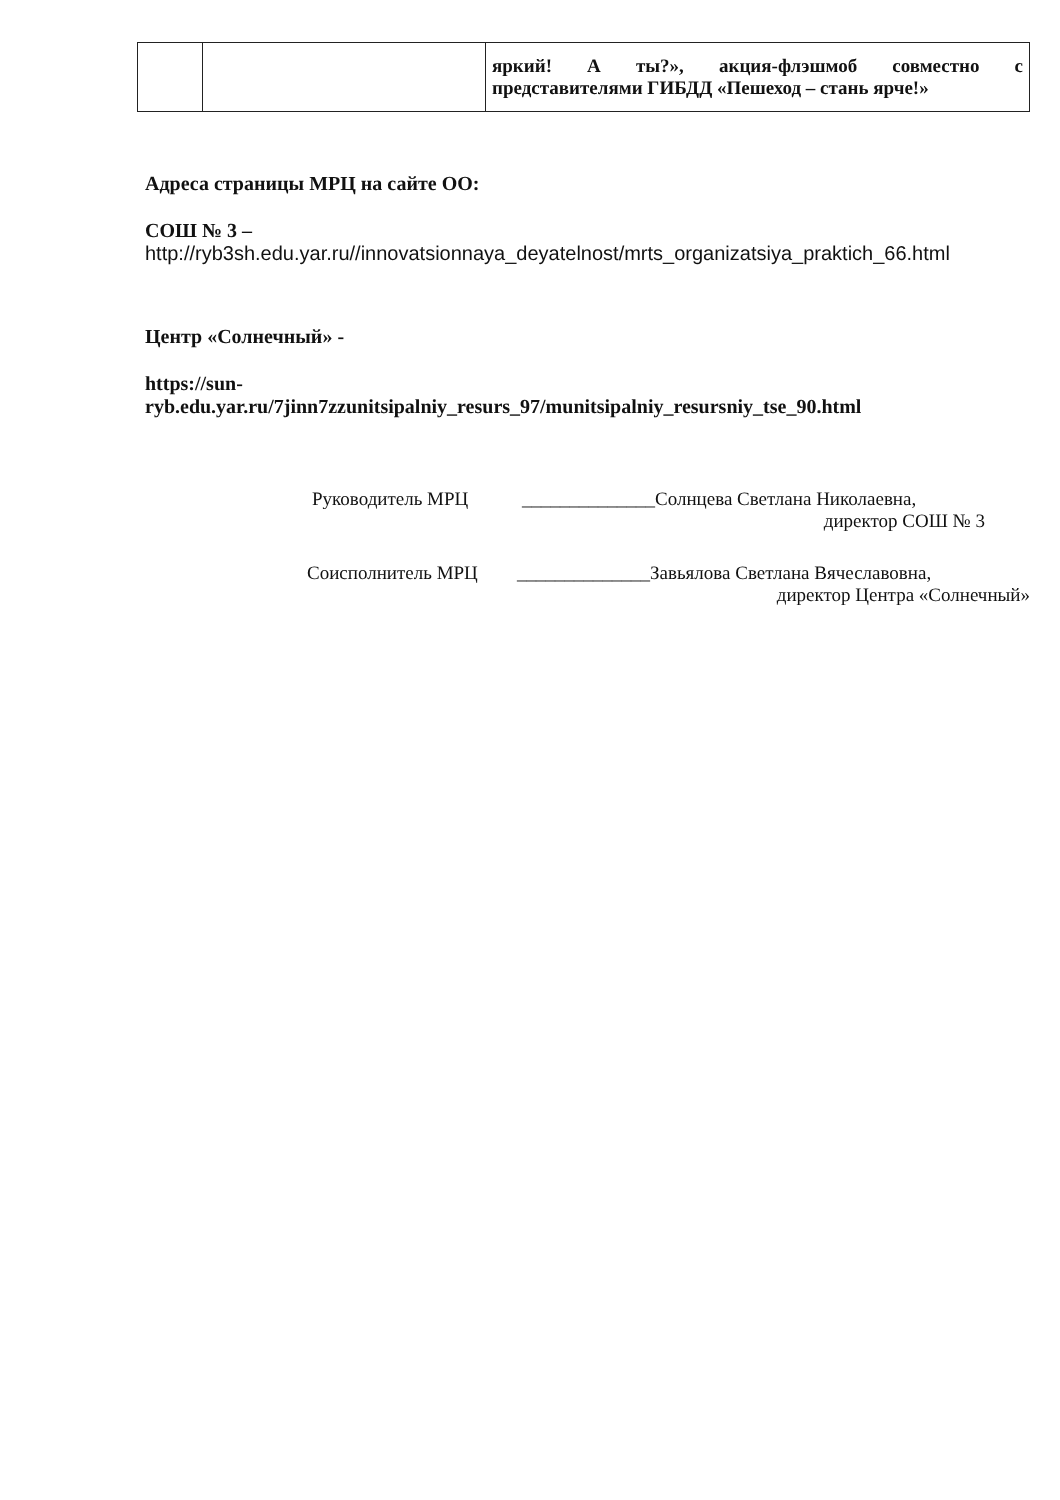| | | яркий! А ты?», акция-флэшмоб совместно с представителями ГИБДД «Пешеход – стань ярче!» |
Адреса страницы МРЦ на сайте ОО:
СОШ № 3 –
http://ryb3sh.edu.yar.ru//innovatsionnaya_deyatelnost/mrts_organizatsiya_praktich_66.html
Центр «Солнечный» -
https://sun-
ryb.edu.yar.ru/7jinn7zzunitsipalniy_resurs_97/munitsipalniy_resursniy_tse_90.html
Руководитель МРЦ ______________Солнцева Светлана Николаевна,
директор СОШ № 3
Соисполнитель МРЦ ______________Завьялова Светлана Вячеславовна,
директор Центра «Солнечный»